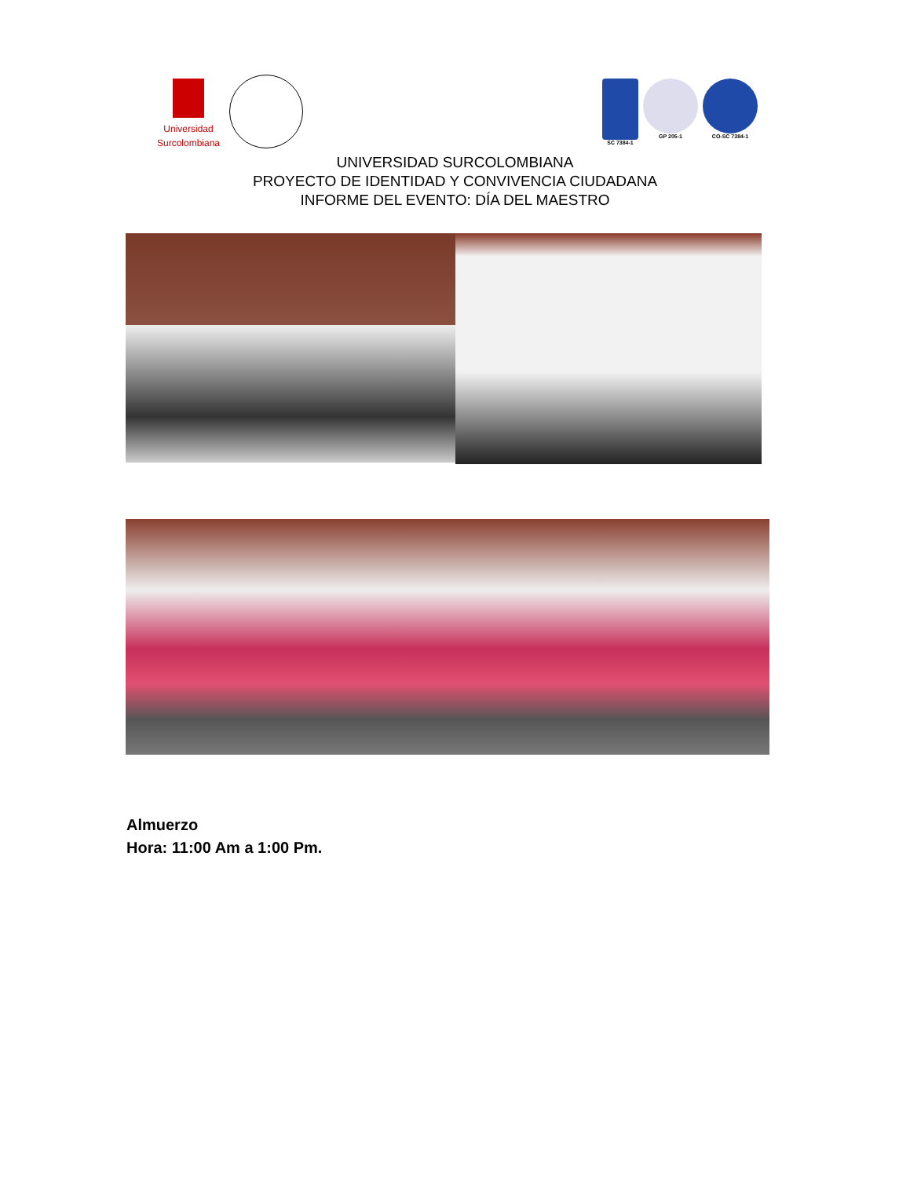Universidad
Surcolombiana
SC 7384-1 GP 205-1 CO-SC 7384-1
UNIVERSIDAD SURCOLOMBIANA
PROYECTO DE IDENTIDAD Y CONVIVENCIA CIUDADANA
INFORME DEL EVENTO: DÍA DEL MAESTRO
Almuerzo
Hora: 11:00 Am a 1:00 Pm.